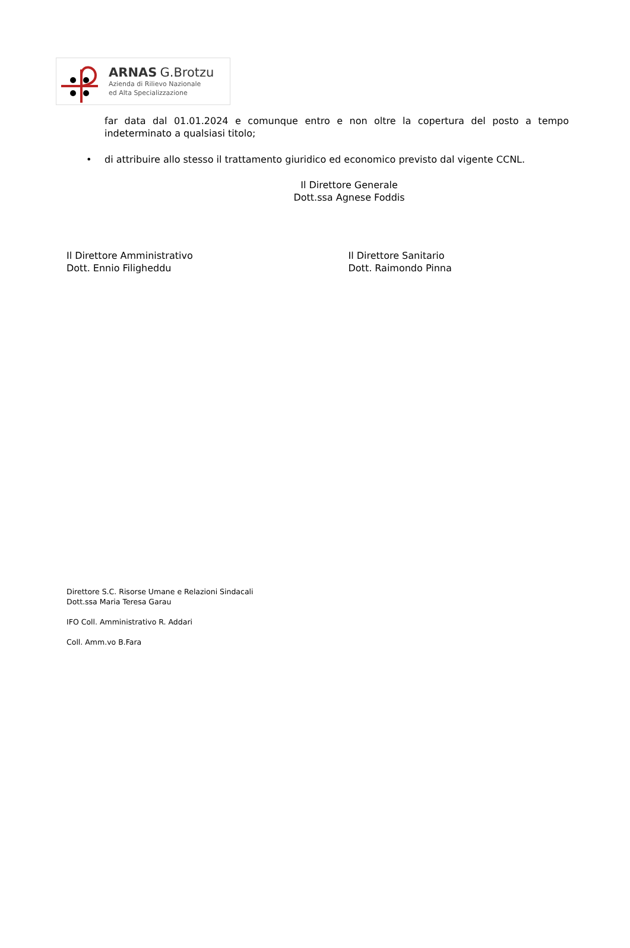ARNAS G.Brotzu
Azienda di Rilievo Nazionale
ed Alta Specializzazione
far data dal 01.01.2024 e comunque entro e non oltre la copertura del posto a tempo indeterminato a qualsiasi titolo;
• di attribuire allo stesso il trattamento giuridico ed economico previsto dal vigente CCNL.
Il Direttore Generale
Dott.ssa Agnese Foddis
Il Direttore Amministrativo
Dott. Ennio Filigheddu
Il Direttore Sanitario
Dott. Raimondo Pinna
Direttore S.C. Risorse Umane e Relazioni Sindacali
Dott.ssa Maria Teresa Garau
IFO Coll. Amministrativo R. Addari
Coll. Amm.vo B.Fara